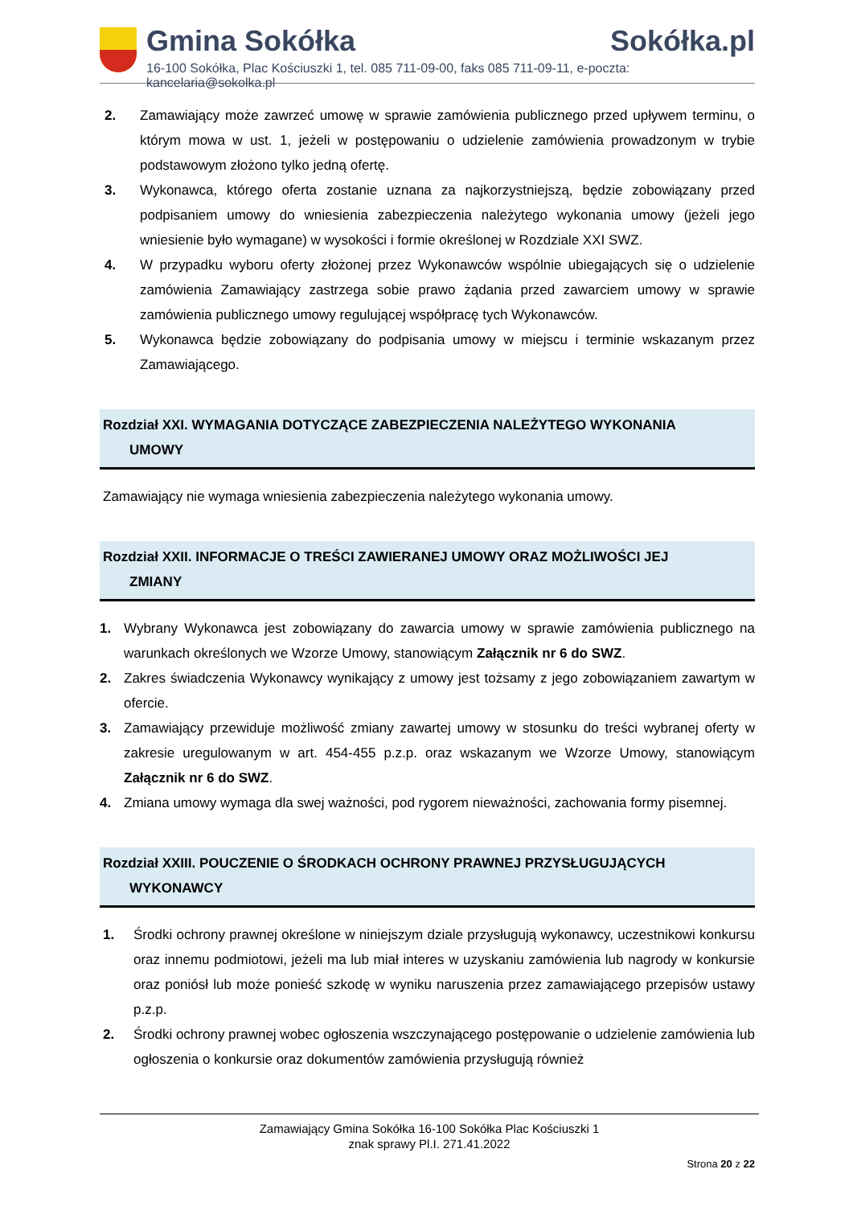Gmina Sokółka Sokółka.pl
16-100 Sokółka, Plac Kościuszki 1, tel. 085 711-09-00, faks 085 711-09-11, e-poczta: kancelaria@sokolka.pl
2. Zamawiający może zawrzeć umowę w sprawie zamówienia publicznego przed upływem terminu, o którym mowa w ust. 1, jeżeli w postępowaniu o udzielenie zamówienia prowadzonym w trybie podstawowym złożono tylko jedną ofertę.
3. Wykonawca, którego oferta zostanie uznana za najkorzystniejszą, będzie zobowiązany przed podpisaniem umowy do wniesienia zabezpieczenia należytego wykonania umowy (jeżeli jego wniesienie było wymagane) w wysokości i formie określonej w Rozdziale XXI SWZ.
4. W przypadku wyboru oferty złożonej przez Wykonawców wspólnie ubiegających się o udzielenie zamówienia Zamawiający zastrzega sobie prawo żądania przed zawarciem umowy w sprawie zamówienia publicznego umowy regulującej współpracę tych Wykonawców.
5. Wykonawca będzie zobowiązany do podpisania umowy w miejscu i terminie wskazanym przez Zamawiającego.
Rozdział XXI. WYMAGANIA DOTYCZĄCE ZABEZPIECZENIA NALEŻYTEGO WYKONANIA
UMOWY
Zamawiający nie wymaga wniesienia zabezpieczenia należytego wykonania umowy.
Rozdział XXII. INFORMACJE O TREŚCI ZAWIERANEJ UMOWY ORAZ MOŻLIWOŚCI JEJ
ZMIANY
1. Wybrany Wykonawca jest zobowiązany do zawarcia umowy w sprawie zamówienia publicznego na warunkach określonych we Wzorze Umowy, stanowiącym Załącznik nr 6 do SWZ.
2. Zakres świadczenia Wykonawcy wynikający z umowy jest tożsamy z jego zobowiązaniem zawartym w ofercie.
3. Zamawiający przewiduje możliwość zmiany zawartej umowy w stosunku do treści wybranej oferty w zakresie uregulowanym w art. 454-455 p.z.p. oraz wskazanym we Wzorze Umowy, stanowiącym Załącznik nr 6 do SWZ.
4. Zmiana umowy wymaga dla swej ważności, pod rygorem nieważności, zachowania formy pisemnej.
Rozdział XXIII. POUCZENIE O ŚRODKACH OCHRONY PRAWNEJ PRZYSŁUGUJĄCYCH
WYKONAWCY
1. Środki ochrony prawnej określone w niniejszym dziale przysługują wykonawcy, uczestnikowi konkursu oraz innemu podmiotowi, jeżeli ma lub miał interes w uzyskaniu zamówienia lub nagrody w konkursie oraz poniósł lub może ponieść szkodę w wyniku naruszenia przez zamawiającego przepisów ustawy p.z.p.
2. Środki ochrony prawnej wobec ogłoszenia wszczynającego postępowanie o udzielenie zamówienia lub ogłoszenia o konkursie oraz dokumentów zamówienia przysługują również
Zamawiający Gmina Sokółka 16-100 Sokółka Plac Kościuszki 1
znak sprawy Pl.I. 271.41.2022
Strona 20 z 22